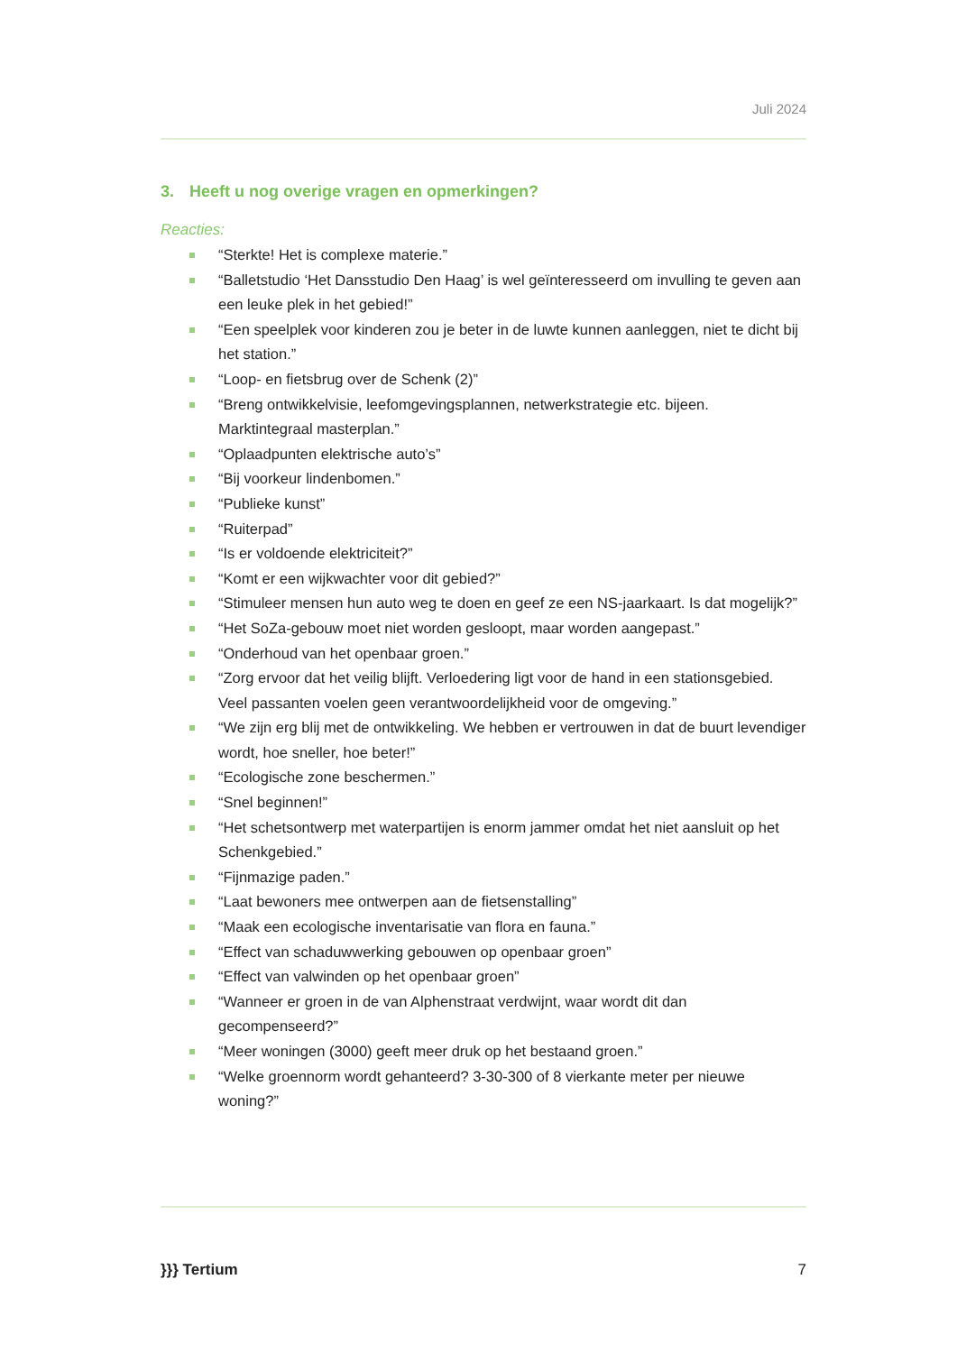Juli 2024
3. Heeft u nog overige vragen en opmerkingen?
Reacties:
“Sterkte! Het is complexe materie.”
“Balletstudio ‘Het Dansstudio Den Haag’ is wel geïnteresseerd om invulling te geven aan een leuke plek in het gebied!”
“Een speelplek voor kinderen zou je beter in de luwte kunnen aanleggen, niet te dicht bij het station.”
“Loop- en fietsbrug over de Schenk (2)”
“Breng ontwikkelvisie, leefomgevingsplannen, netwerkstrategie etc. bijeen. Marktintegraal masterplan.”
“Oplaadpunten elektrische auto’s”
“Bij voorkeur lindenbomen.”
“Publieke kunst”
“Ruiterpad”
“Is er voldoende elektriciteit?”
“Komt er een wijkwachter voor dit gebied?”
“Stimuleer mensen hun auto weg te doen en geef ze een NS-jaarkaart. Is dat mogelijk?”
“Het SoZa-gebouw moet niet worden gesloopt, maar worden aangepast.”
“Onderhoud van het openbaar groen.”
“Zorg ervoor dat het veilig blijft. Verloedering ligt voor de hand in een stationsgebied. Veel passanten voelen geen verantwoordelijkheid voor de omgeving.”
“We zijn erg blij met de ontwikkeling. We hebben er vertrouwen in dat de buurt levendiger wordt, hoe sneller, hoe beter!”
“Ecologische zone beschermen.”
“Snel beginnen!”
“Het schetsontwerp met waterpartijen is enorm jammer omdat het niet aansluit op het Schenkgebied.”
“Fijnmazige paden.”
“Laat bewoners mee ontwerpen aan de fietsenstalling”
“Maak een ecologische inventarisatie van flora en fauna.”
“Effect van schaduwwerking gebouwen op openbaar groen”
“Effect van valwinden op het openbaar groen”
“Wanneer er groen in de van Alphenstraat verdwijnt, waar wordt dit dan gecompenseerd?”
“Meer woningen (3000) geeft meer druk op het bestaand groen.”
“Welke groennorm wordt gehanteerd? 3-30-300 of 8 vierkante meter per nieuwe woning?”
}}} Tertium 7